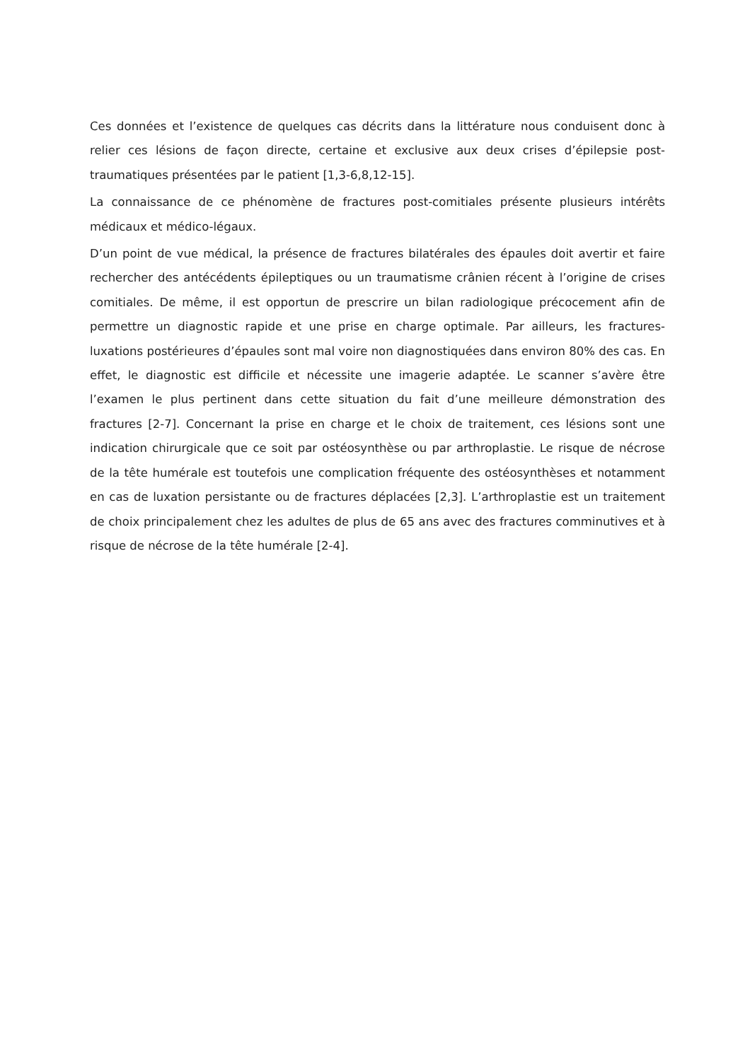Ces données et l’existence de quelques cas décrits dans la littérature nous conduisent donc à relier ces lésions de façon directe, certaine et exclusive aux deux crises d’épilepsie post-traumatiques présentées par le patient [1,3-6,8,12-15].
La connaissance de ce phénomène de fractures post-comitiales présente plusieurs intérêts médicaux et médico-légaux.
D’un point de vue médical, la présence de fractures bilatérales des épaules doit avertir et faire rechercher des antécédents épileptiques ou un traumatisme crânien récent à l’origine de crises comitiales. De même, il est opportun de prescrire un bilan radiologique précocement afin de permettre un diagnostic rapide et une prise en charge optimale. Par ailleurs, les fractures-luxations postérieures d’épaules sont mal voire non diagnostiquées dans environ 80% des cas. En effet, le diagnostic est difficile et nécessite une imagerie adaptée. Le scanner s’avère être l’examen le plus pertinent dans cette situation du fait d’une meilleure démonstration des fractures [2-7]. Concernant la prise en charge et le choix de traitement, ces lésions sont une indication chirurgicale que ce soit par ostéosynthèse ou par arthroplastie. Le risque de nécrose de la tête humérale est toutefois une complication fréquente des ostéosynthèses et notamment en cas de luxation persistante ou de fractures déplacées [2,3]. L’arthroplastie est un traitement de choix principalement chez les adultes de plus de 65 ans avec des fractures comminutives et à risque de nécrose de la tête humérale [2-4].